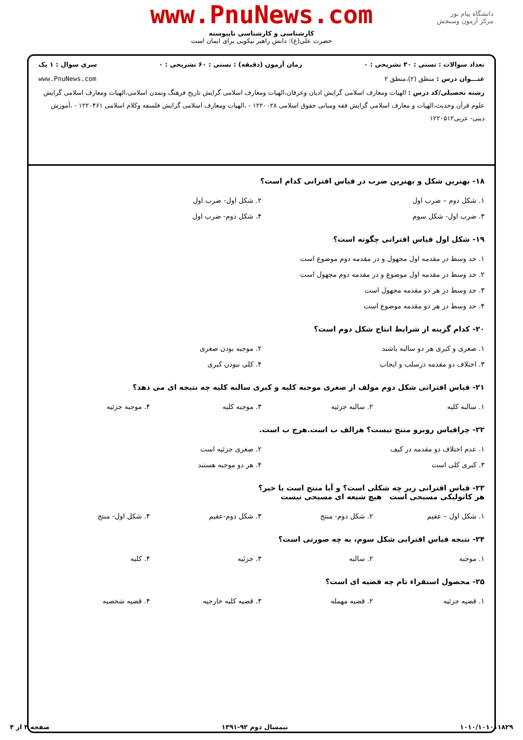www.PnuNews.com
کارشناسی و کارشناسی ناپیوسته
حضرت علی(ع): دانش راهبر نیکویی برای ایمان است
دانشگاه پیام نور
مرکز آزمون وسنجش
تعداد سوالات : تستی : ۳۰ تشریحی : ۰ زمان آزمون (دقیقه) : تستی : ۶۰ تشریحی : ۰ سری سوال : ۱ یک
عنـــوان درس : منطق (۲)،منطق ۲ www.PnuNews.com
رشته تحصیلی/کد درس : الهیات ومعارف اسلامی گرایش ادیان وعرفان،الهیات ومعارف اسلامی گرایش تاریخ فرهنگ وتمدن اسلامی،الهیات ومعارف اسلامی گرایش علوم قرآن وحدیث،الهیات و معارف اسلامی گرایش فقه ومبانی حقوق اسلامی ۱۲۲۰۰۲۸ - ،الهیات ومعارف اسلامی گرایش فلسفه وکلام اسلامی ۱۲۲۰۴۶۱ - ،آموزش دینی- عربی۱۲۲۰۵۱۲
۱۸- بهترین شکل و بهترین ضرب در قیاس اقترانی کدام است؟
۱. شکل دوم – ضرب اول
۲. شکل اول- ضرب اول
۳. ضرب اول- شکل سوم
۴. شکل دوم- ضرب اول
۱۹- شکل اول قیاس اقترانی چگونه است؟
۱. حد وسط در مقدمه اول مجهول و در مقدمه دوم موضوع است
۲. حد وسط در مقدمه اول موضوع و در مقدمه دوم مجهول است
۳. حد وسط در هر دو مقدمه مجهول است
۴. حد وسط در هر دو مقدمه موضوع است
۲۰- کدام گزینه از شرایط انتاج شکل دوم است؟
۱. صغری و کبری هر دو سالبه باشند
۲. موجبه بودن صغری
۳. اختلاف دو مقدمه درسلب و ایجاب
۴. کلی نبودن کبری
۲۱- قیاس اقترانی شکل دوم مولف از صغری موجبه کلیه و کبری سالبه کلیه چه نتیجه ای می دهد؟
۱. سالبه کلیه
۲. سالبه جزئیه
۳. موجبه کلیه
۴. موجبه جزئیه
۲۲- چراقیاس روبرو منتج نیست؟ هرالف ب است.هرج ب است.
۱. عدم اختلاف دو مقدمه در کیف
۲. صغری جزئیه است
۳. کبری کلی است
۴. هر دو موجبه هستند
۲۳- قیاس اقترانی زیر چه شکلی است؟ و آیا منتج است یا خیر؟
هر کاتولیکی مسیحی است هیچ شیعه ای مسیحی نیست
۱. شکل اول – عقیم
۲. شکل دوم- منتج
۳. شکل دوم-عقیم
۴. شکل اول- منتج
۲۴- نتیجه قیاس اقترایی شکل سوم، به چه صورتی است؟
۱. موجبه
۲. سالبه
۳. جزئیه
۴. کلیه
۲۵- محصول استقراء تام چه قضیه ای است؟
۱. قضیه جزئیه
۲. قضیه مهمله
۳. قضیه کلیه خارجیه
۴. قضیه شخصیه
۱۰۱۰/۱۰۱۰۱۱۸۲۹ نیمسال دوم ۹۲-۱۳۹۱ صفحه ۳ از ۴